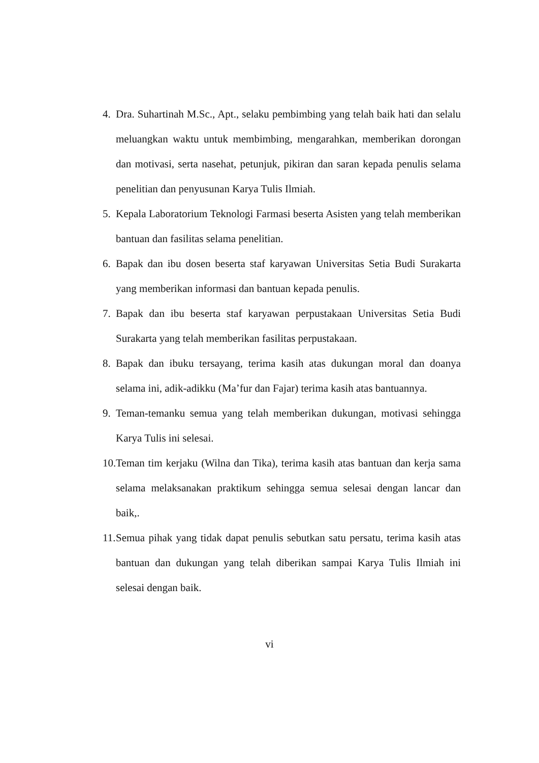4. Dra. Suhartinah M.Sc., Apt., selaku pembimbing yang telah baik hati dan selalu meluangkan waktu untuk membimbing, mengarahkan, memberikan dorongan dan motivasi, serta nasehat, petunjuk, pikiran dan saran kepada penulis selama penelitian dan penyusunan Karya Tulis Ilmiah.
5. Kepala Laboratorium Teknologi Farmasi beserta Asisten yang telah memberikan bantuan dan fasilitas selama penelitian.
6. Bapak dan ibu dosen beserta staf karyawan Universitas Setia Budi Surakarta yang memberikan informasi dan bantuan kepada penulis.
7. Bapak dan ibu beserta staf karyawan perpustakaan Universitas Setia Budi Surakarta yang telah memberikan fasilitas perpustakaan.
8. Bapak dan ibuku tersayang, terima kasih atas dukungan moral dan doanya selama ini, adik-adikku (Ma’fur dan Fajar) terima kasih atas bantuannya.
9. Teman-temanku semua yang telah memberikan dukungan, motivasi sehingga Karya Tulis ini selesai.
10.
Teman tim kerjaku (Wilna dan Tika), terima kasih atas bantuan dan kerja sama selama melaksanakan praktikum sehingga semua selesai dengan lancar dan baik,.
11.
Semua pihak yang tidak dapat penulis sebutkan satu persatu, terima kasih atas bantuan dan dukungan yang telah diberikan sampai Karya Tulis Ilmiah ini selesai dengan baik.
vi